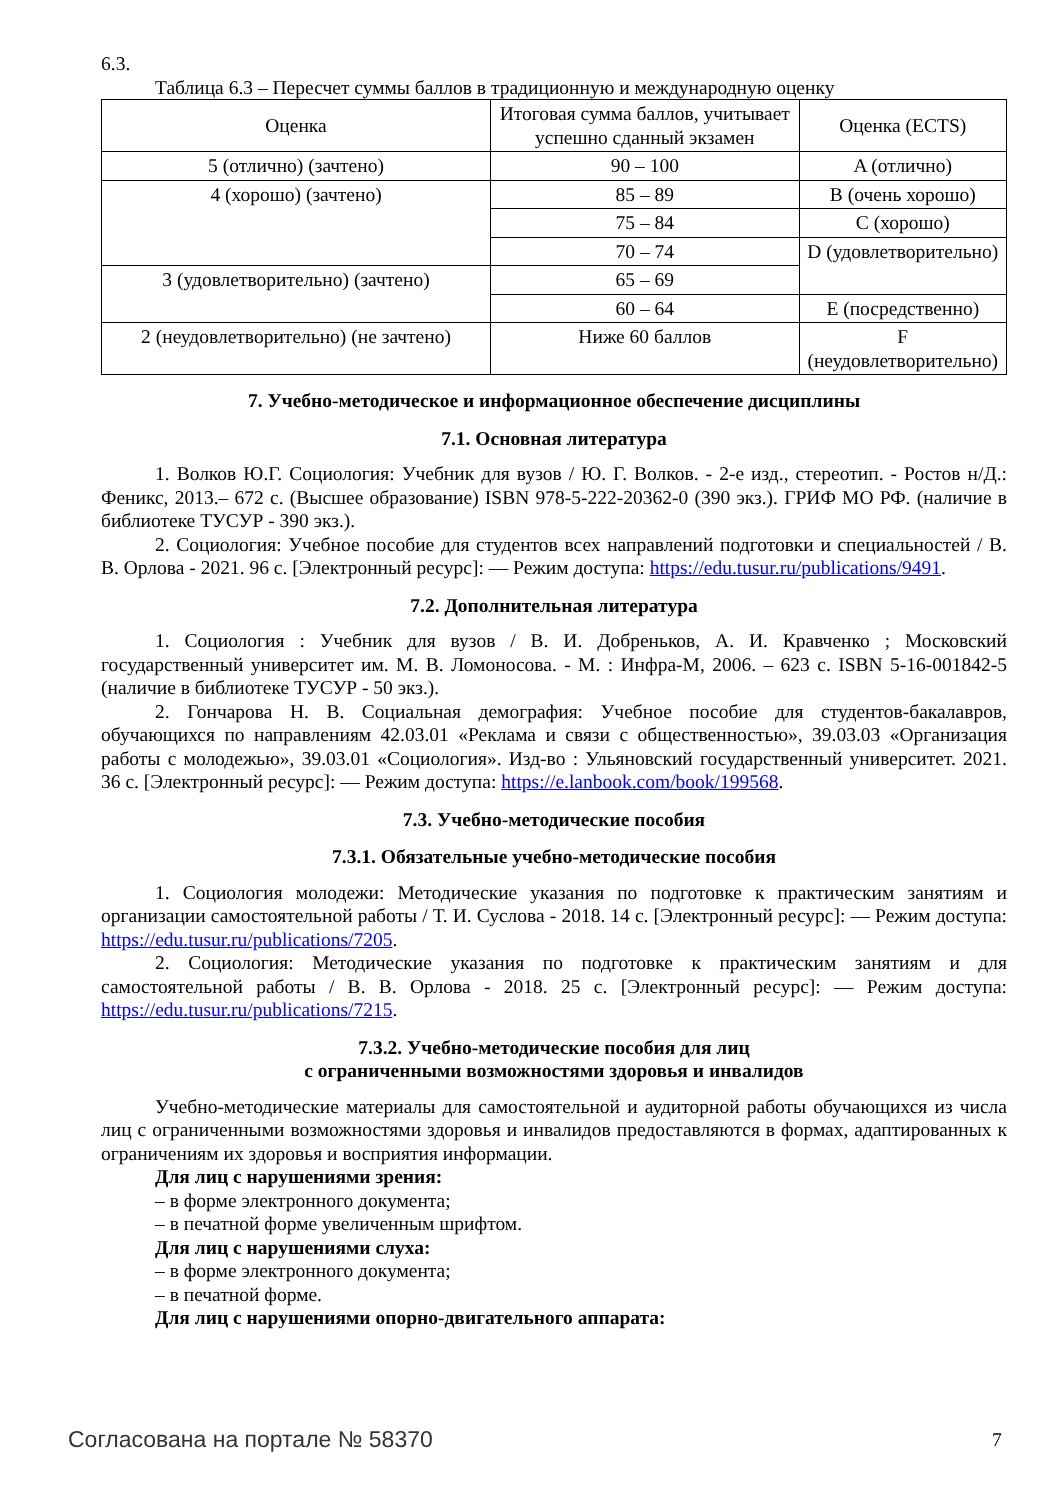6.3.
Таблица 6.3 – Пересчет суммы баллов в традиционную и международную оценку
| Оценка | Итоговая сумма баллов, учитывает успешно сданный экзамен | Оценка (ECTS) |
| 5 (отлично) (зачтено) | 90 – 100 | A (отлично) |
| 4 (хорошо) (зачтено) | 85 – 89 | B (очень хорошо) |
| | 75 – 84 | C (хорошо) |
| | 70 – 74 | D (удовлетворительно) |
| 3 (удовлетворительно) (зачтено) | 65 – 69 | |
| | 60 – 64 | E (посредственно) |
| 2 (неудовлетворительно) (не зачтено) | Ниже 60 баллов | F (неудовлетворительно) |
7. Учебно-методическое и информационное обеспечение дисциплины
7.1. Основная литература
1. Волков Ю.Г. Социология: Учебник для вузов / Ю. Г. Волков. - 2-е изд., стереотип. - Ростов н/Д.: Феникс, 2013.– 672 с. (Высшее образование) ISBN 978-5-222-20362-0 (390 экз.). ГРИФ МО РФ. (наличие в библиотеке ТУСУР - 390 экз.).
2. Социология: Учебное пособие для студентов всех направлений подготовки и специальностей / В. В. Орлова - 2021. 96 с. [Электронный ресурс]: — Режим доступа: https://edu.tusur.ru/publications/9491.
7.2. Дополнительная литература
1. Социология : Учебник для вузов / В. И. Добреньков, А. И. Кравченко ; Московский государственный университет им. М. В. Ломоносова. - М. : Инфра-М, 2006. – 623 с. ISBN 5-16-001842-5 (наличие в библиотеке ТУСУР - 50 экз.).
2. Гончарова Н. В. Социальная демография: Учебное пособие для студентов-бакалавров, обучающихся по направлениям 42.03.01 «Реклама и связи с общественностью», 39.03.03 «Организация работы с молодежью», 39.03.01 «Социология». Изд-во : Ульяновский государственный университет. 2021. 36 с. [Электронный ресурс]: — Режим доступа: https://e.lanbook.com/book/199568.
7.3. Учебно-методические пособия
7.3.1. Обязательные учебно-методические пособия
1. Социология молодежи: Методические указания по подготовке к практическим занятиям и организации самостоятельной работы / Т. И. Суслова - 2018. 14 с. [Электронный ресурс]: — Режим доступа: https://edu.tusur.ru/publications/7205.
2. Социология: Методические указания по подготовке к практическим занятиям и для самостоятельной работы / В. В. Орлова - 2018. 25 с. [Электронный ресурс]: — Режим доступа: https://edu.tusur.ru/publications/7215.
7.3.2. Учебно-методические пособия для лиц
с ограниченными возможностями здоровья и инвалидов
Учебно-методические материалы для самостоятельной и аудиторной работы обучающихся из числа лиц с ограниченными возможностями здоровья и инвалидов предоставляются в формах, адаптированных к ограничениям их здоровья и восприятия информации.
Для лиц с нарушениями зрения:
– в форме электронного документа;
– в печатной форме увеличенным шрифтом.
Для лиц с нарушениями слуха:
– в форме электронного документа;
– в печатной форме.
Для лиц с нарушениями опорно-двигательного аппарата:
Согласована на портале № 58370 7